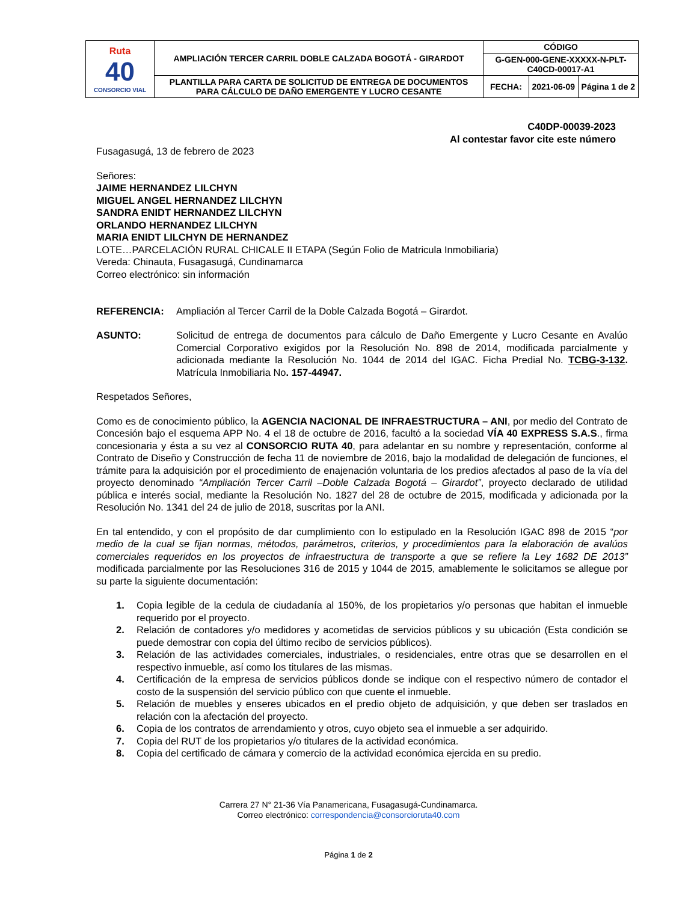| Ruta 40 CONSORCIO VIAL | AMPLIACIÓN TERCER CARRIL DOBLE CALZADA BOGOTÁ - GIRARDOT | CÓDIGO | | |
| | | G-GEN-000-GENE-XXXXX-N-PLT-C40CD-00017-A1 | | |
| | PLANTILLA PARA CARTA DE SOLICITUD DE ENTREGA DE DOCUMENTOS PARA CÁLCULO DE DAÑO EMERGENTE Y LUCRO CESANTE | FECHA: | 2021-06-09 | Página 1 de 2 |
C40DP-00039-2023
Al contestar favor cite este número
Fusagasugá, 13 de febrero de 2023
Señores:
JAIME HERNANDEZ LILCHYN
MIGUEL ANGEL HERNANDEZ LILCHYN
SANDRA ENIDT HERNANDEZ LILCHYN
ORLANDO HERNANDEZ LILCHYN
MARIA ENIDT LILCHYN DE HERNANDEZ
LOTE…PARCELACIÓN RURAL CHICALE II ETAPA (Según Folio de Matricula Inmobiliaria)
Vereda: Chinauta, Fusagasugá, Cundinamarca
Correo electrónico: sin información
REFERENCIA: Ampliación al Tercer Carril de la Doble Calzada Bogotá – Girardot.
ASUNTO: Solicitud de entrega de documentos para cálculo de Daño Emergente y Lucro Cesante en Avalúo Comercial Corporativo exigidos por la Resolución No. 898 de 2014, modificada parcialmente y adicionada mediante la Resolución No. 1044 de 2014 del IGAC. Ficha Predial No. TCBG-3-132. Matrícula Inmobiliaria No. 157-44947.
Respetados Señores,
Como es de conocimiento público, la AGENCIA NACIONAL DE INFRAESTRUCTURA – ANI, por medio del Contrato de Concesión bajo el esquema APP No. 4 el 18 de octubre de 2016, facultó a la sociedad VÍA 40 EXPRESS S.A.S., firma concesionaria y ésta a su vez al CONSORCIO RUTA 40, para adelantar en su nombre y representación, conforme al Contrato de Diseño y Construcción de fecha 11 de noviembre de 2016, bajo la modalidad de delegación de funciones, el trámite para la adquisición por el procedimiento de enajenación voluntaria de los predios afectados al paso de la vía del proyecto denominado “Ampliación Tercer Carril –Doble Calzada Bogotá – Girardot”, proyecto declarado de utilidad pública e interés social, mediante la Resolución No. 1827 del 28 de octubre de 2015, modificada y adicionada por la Resolución No. 1341 del 24 de julio de 2018, suscritas por la ANI.
En tal entendido, y con el propósito de dar cumplimiento con lo estipulado en la Resolución IGAC 898 de 2015 “por medio de la cual se fijan normas, métodos, parámetros, criterios, y procedimientos para la elaboración de avalúos comerciales requeridos en los proyectos de infraestructura de transporte a que se refiere la Ley 1682 DE 2013” modificada parcialmente por las Resoluciones 316 de 2015 y 1044 de 2015, amablemente le solicitamos se allegue por su parte la siguiente documentación:
1. Copia legible de la cedula de ciudadanía al 150%, de los propietarios y/o personas que habitan el inmueble requerido por el proyecto.
2. Relación de contadores y/o medidores y acometidas de servicios públicos y su ubicación (Esta condición se puede demostrar con copia del último recibo de servicios públicos).
3. Relación de las actividades comerciales, industriales, o residenciales, entre otras que se desarrollen en el respectivo inmueble, así como los titulares de las mismas.
4. Certificación de la empresa de servicios públicos donde se indique con el respectivo número de contador el costo de la suspensión del servicio público con que cuente el inmueble.
5. Relación de muebles y enseres ubicados en el predio objeto de adquisición, y que deben ser traslados en relación con la afectación del proyecto.
6. Copia de los contratos de arrendamiento y otros, cuyo objeto sea el inmueble a ser adquirido.
7. Copia del RUT de los propietarios y/o titulares de la actividad económica.
8. Copia del certificado de cámara y comercio de la actividad económica ejercida en su predio.
Carrera 27 N° 21-36 Vía Panamericana, Fusagasugá-Cundinamarca.
Correo electrónico: correspondencia@consorcioruta40.com
Página 1 de 2